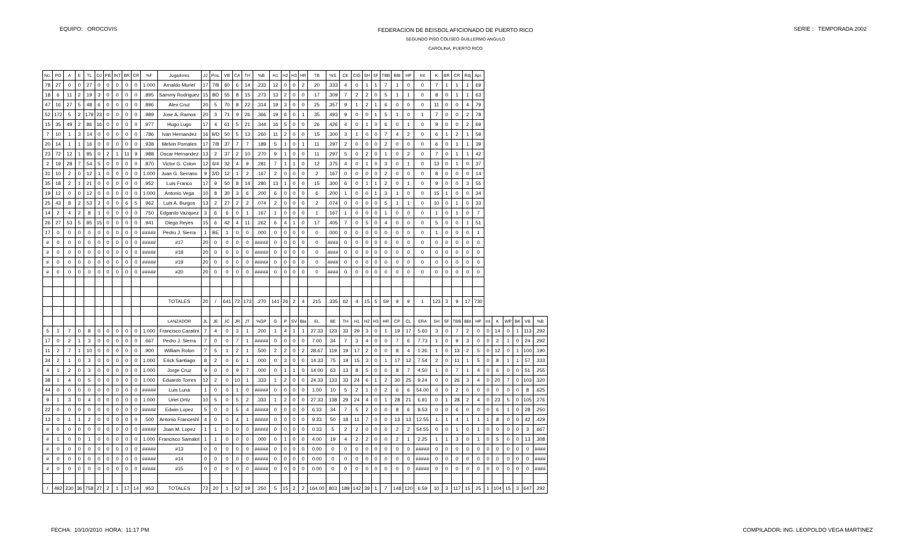EQUIPO: OROCOVIS
FEDERACION DE BEISBOL AFICIONADO DE PUERTO RICO
SEGUNDO PISO COLISEO GUILLERMO ANGULO
CAROLINA, PUERTO RICO
SERIE : TEMPORADA 2002
| No. | PO | A | E | TL | DJ | PB | INT | BR | CR | %F | Jugadores | JJ | Pos. | VB | CA | TH | %B | H1 | H2 | H3 | HR | TB | %S | CE | CIG | SH | SF | TBB | BBI | HP | Int | K | BR | CR | Rdj | Apr. | | | | | | |
| 78 | 27 | 0 | 0 | 27 | 0 | 0 | 0 | 0 | 0 | 1.000 | Arnaldo Muriel | 17 | 7/8 | 60 | 6 | 14 | .233 | 12 | 0 | 0 | 2 | 20 | .333 | 4 | 0 | 1 | 1 | 7 | 1 | 0 | 0 | 7 | 1 | 1 | 1 | 69 | | | | | | |
| 18 | 6 | 11 | 2 | 19 | 3 | 0 | 0 | 0 | 0 | .895 | Sammy Rodriguez | 15 | BD | 55 | 8 | 15 | .273 | 13 | 2 | 0 | 0 | 17 | .309 | 7 | 2 | 2 | 0 | 5 | 1 | 1 | 0 | 8 | 0 | 1 | 1 | 63 | | | | | | |
| 47 | 16 | 27 | 5 | 48 | 6 | 0 | 0 | 0 | 0 | .896 | Alex Cruz | 20 | 5 | 70 | 8 | 22 | .314 | 19 | 3 | 0 | 0 | 25 | .357 | 9 | 1 | 2 | 1 | 6 | 0 | 0 | 0 | 11 | 0 | 0 | 4 | 79 | | | | | | |
| 52 | 172 | 5 | 2 | 179 | 23 | 0 | 0 | 0 | 0 | .989 | Jose A. Ramos | 20 | 3 | 71 | 9 | 26 | .366 | 19 | 6 | 0 | 1 | 35 | .493 | 9 | 0 | 0 | 1 | 5 | 1 | 0 | 1 | 7 | 0 | 0 | 2 | 78 | | | | | | |
| 15 | 35 | 49 | 2 | 86 | 16 | 0 | 0 | 0 | 0 | .977 | Hugo Lugo | 17 | 4 | 61 | 5 | 21 | .344 | 16 | 5 | 0 | 0 | 26 | .426 | 4 | 0 | 1 | 0 | 6 | 0 | 1 | 0 | 9 | 0 | 0 | 2 | 69 | | | | | | |
| 7 | 10 | 1 | 3 | 14 | 0 | 0 | 0 | 0 | 0 | .786 | Ivan Hernandez | 16 | 9/D | 50 | 5 | 13 | .260 | 11 | 2 | 0 | 0 | 15 | .300 | 3 | 1 | 0 | 0 | 7 | 4 | 2 | 0 | 6 | 1 | 2 | 1 | 59 | | | | | | |
| 20 | 14 | 1 | 1 | 16 | 0 | 0 | 0 | 0 | 0 | .938 | Melvin Pomales | 17 | 7/8 | 37 | 7 | 7 | .189 | 5 | 1 | 0 | 1 | 11 | .297 | 2 | 0 | 0 | 0 | 2 | 0 | 0 | 0 | 6 | 0 | 1 | 1 | 39 | | | | | | |
| 23 | 72 | 12 | 1 | 85 | 0 | 2 | 1 | 11 | 9 | .988 | Oscar Hernandez | 13 | 2 | 37 | 2 | 10 | .270 | 9 | 1 | 0 | 0 | 11 | .297 | 5 | 0 | 2 | 0 | 1 | 0 | 2 | 0 | 7 | 0 | 1 | 1 | 42 | | | | | | |
| 2 | 19 | 28 | 7 | 54 | 5 | 0 | 0 | 0 | 0 | .870 | Victor G. Colon | 12 | 6/4 | 32 | 4 | 9 | .281 | 7 | 1 | 1 | 0 | 12 | .375 | 4 | 0 | 1 | 0 | 3 | 0 | 1 | 0 | 13 | 0 | 1 | 0 | 37 | | | | | | |
| 31 | 10 | 2 | 0 | 12 | 1 | 0 | 0 | 0 | 0 | 1.000 | Juan G. Serrano | 9 | 3/D | 12 | 1 | 2 | .167 | 2 | 0 | 0 | 0 | 2 | .167 | 0 | 0 | 0 | 0 | 2 | 0 | 0 | 0 | 8 | 0 | 0 | 0 | 14 | | | | | | |
| 35 | 18 | 2 | 1 | 21 | 0 | 0 | 0 | 0 | 0 | .952 | Luis Franco | 17 | 9 | 50 | 8 | 14 | .280 | 13 | 1 | 0 | 0 | 15 | .300 | 6 | 0 | 1 | 1 | 2 | 0 | 1 | 0 | 9 | 0 | 0 | 3 | 55 | | | | | | |
| 19 | 12 | 0 | 0 | 12 | 0 | 0 | 0 | 0 | 0 | 1.000 | Antonio Vega | 10 | 8 | 30 | 3 | 6 | .200 | 6 | 0 | 0 | 0 | 6 | .200 | 1 | 0 | 0 | 1 | 3 | 1 | 0 | 0 | 15 | 1 | 0 | 0 | 34 | | | | | | |
| 25 | 43 | 8 | 2 | 53 | 2 | 0 | 0 | 6 | 5 | .962 | Luis A. Burgos | 13 | 2 | 27 | 2 | 2 | .074 | 2 | 0 | 0 | 0 | 2 | .074 | 0 | 0 | 0 | 0 | 5 | 1 | 1 | 0 | 10 | 0 | 1 | 0 | 33 | | | | | | |
| 14 | 2 | 4 | 2 | 8 | 1 | 0 | 0 | 0 | 0 | .750 | Edgardo Vazquez | 3 | 6 | 6 | 0 | 1 | .167 | 1 | 0 | 0 | 0 | 1 | .167 | 1 | 0 | 0 | 0 | 1 | 0 | 0 | 0 | 1 | 0 | 1 | 0 | 7 | | | | | | |
| 26 | 27 | 53 | 5 | 85 | 15 | 0 | 0 | 0 | 0 | .941 | Diego Reyes | 15 | 6 | 42 | 4 | 11 | .262 | 6 | 4 | 1 | 0 | 17 | .405 | 7 | 0 | 5 | 0 | 4 | 0 | 0 | 0 | 5 | 0 | 0 | 1 | 51 | | | | | | |
| 17 | 0 | 0 | 0 | 0 | 0 | 0 | 0 | 0 | 0 | ##### | Pedro J. Sierra | 1 | BE | 1 | 0 | 0 | .000 | 0 | 0 | 0 | 0 | 0 | .000 | 0 | 0 | 0 | 0 | 0 | 0 | 0 | 0 | 1 | 0 | 0 | 0 | 1 | | | | | | |
| # | 0 | 0 | 0 | 0 | 0 | 0 | 0 | 0 | 0 | ##### | #17 | 20 | 0 | 0 | 0 | 0 | ##### | 0 | 0 | 0 | 0 | 0 | #### | 0 | 0 | 0 | 0 | 0 | 0 | 0 | 0 | 0 | 0 | 0 | 0 | 0 | | | | | | |
| # | 0 | 0 | 0 | 0 | 0 | 0 | 0 | 0 | 0 | ##### | #18 | 20 | 0 | 0 | 0 | 0 | ##### | 0 | 0 | 0 | 0 | 0 | #### | 0 | 0 | 0 | 0 | 0 | 0 | 0 | 0 | 0 | 0 | 0 | 0 | 0 | | | | | | |
| # | 0 | 0 | 0 | 0 | 0 | 0 | 0 | 0 | 0 | ##### | #19 | 20 | 0 | 0 | 0 | 0 | ##### | 0 | 0 | 0 | 0 | 0 | #### | 0 | 0 | 0 | 0 | 0 | 0 | 0 | 0 | 0 | 0 | 0 | 0 | 0 | | | | | | |
| # | 0 | 0 | 0 | 0 | 0 | 0 | 0 | 0 | 0 | ##### | #20 | 20 | 0 | 0 | 0 | 0 | ##### | 0 | 0 | 0 | 0 | 0 | #### | 0 | 0 | 0 | 0 | 0 | 0 | 0 | 0 | 0 | 0 | 0 | 0 | 0 | | | | | | |
| | | | | | | | | | | | TOTALES | 20 | / | 641 | 72 | 173 | .270 | 141 | 26 | 2 | 4 | 215 | .335 | 62 | 4 | 15 | 5 | 59 | 9 | 9 | 1 | 123 | 3 | 9 | 17 | 730 | | | | | | |
| | | | | | | | | | | | LANZADOR | JL | JE | JC | JR | JT | %GP | G | P | SV | Bla | EL | BE | TH | H1 | H2 | H3 | HR | CP | CL | ERA | SH | SF | TBB | BBI | HP | Int | K | WP | BK | VB | %B |
| 5 | 1 | 7 | 0 | 8 | 0 | 0 | 0 | 0 | 0 | 1.000 | Francisco Caratini | 7 | 4 | 0 | 3 | 1 | .200 | 1 | 4 | 1 | 1 | 27.33 | 123 | 33 | 29 | 3 | 0 | 1 | 19 | 17 | 5.60 | 3 | 0 | 7 | 2 | 0 | 0 | 14 | 0 | 1 | 113 | .292 |
| 17 | 0 | 2 | 1 | 3 | 0 | 0 | 0 | 0 | 0 | .667 | Pedro J. Sierra | 7 | 0 | 0 | 7 | 1 | ##### | 0 | 0 | 0 | 0 | 7.00 | 34 | 7 | 3 | 4 | 0 | 0 | 7 | 6 | 7.73 | 1 | 0 | 9 | 3 | 0 | 0 | 2 | 1 | 0 | 24 | .292 |
| 11 | 2 | 7 | 1 | 10 | 0 | 0 | 0 | 0 | 0 | .900 | William Rolon | 7 | 5 | 1 | 2 | 1 | .500 | 2 | 2 | 0 | 2 | 28.67 | 119 | 19 | 17 | 2 | 0 | 0 | 8 | 4 | 1.26 | 1 | 0 | 13 | 2 | 5 | 0 | 12 | 0 | 1 | 100 | .190 |
| 34 | 2 | 1 | 0 | 3 | 0 | 0 | 0 | 0 | 0 | 1.000 | Erick Santiago | 8 | 2 | 0 | 6 | 1 | .000 | 0 | 3 | 0 | 0 | 14.33 | 75 | 19 | 15 | 3 | 0 | 1 | 17 | 12 | 7.54 | 2 | 0 | 11 | 1 | 5 | 0 | 8 | 1 | 1 | 57 | .333 |
| 4 | 1 | 2 | 0 | 3 | 0 | 0 | 0 | 0 | 0 | 1.000 | Jorge Cruz | 9 | 0 | 0 | 9 | 7 | .000 | 0 | 1 | 1 | 0 | 14.00 | 63 | 13 | 8 | 5 | 0 | 0 | 8 | 7 | 4.50 | 1 | 0 | 7 | 1 | 4 | 0 | 6 | 0 | 0 | 51 | .255 |
| 38 | 1 | 4 | 0 | 5 | 0 | 0 | 0 | 0 | 0 | 1.000 | Eduardo Torres | 12 | 2 | 0 | 10 | 1 | .333 | 1 | 2 | 0 | 0 | 24.33 | 133 | 33 | 24 | 6 | 1 | 2 | 30 | 25 | 9.24 | 0 | 0 | 26 | 3 | 4 | 0 | 20 | 7 | 0 | 103 | .320 |
| 44 | 0 | 0 | 0 | 0 | 0 | 0 | 0 | 0 | 0 | ##### | Luis Luna | 1 | 0 | 0 | 1 | 0 | ##### | 0 | 0 | 0 | 0 | 1.00 | 10 | 5 | 2 | 1 | 0 | 2 | 6 | 6 | 54.00 | 0 | 0 | 2 | 0 | 0 | 0 | 0 | 0 | 0 | 8 | .625 |
| 9 | 1 | 3 | 0 | 4 | 0 | 0 | 0 | 0 | 0 | 1.000 | Uriel Ortiz | 10 | 5 | 0 | 5 | 2 | .333 | 1 | 2 | 0 | 0 | 27.33 | 138 | 29 | 24 | 4 | 0 | 1 | 28 | 21 | 6.91 | 0 | 1 | 28 | 2 | 4 | 0 | 23 | 5 | 0 | 105 | .276 |
| 22 | 0 | 0 | 0 | 0 | 0 | 0 | 0 | 0 | 0 | ##### | Edwin Lopez | 5 | 0 | 0 | 5 | 4 | ##### | 0 | 0 | 0 | 0 | 6.33 | 34 | 7 | 5 | 2 | 0 | 0 | 8 | 6 | 8.53 | 0 | 0 | 6 | 0 | 0 | 0 | 6 | 1 | 0 | 28 | .250 |
| 13 | 0 | 1 | 1 | 2 | 0 | 0 | 0 | 0 | 0 | .500 | Antonio Franceshi | 4 | 0 | 0 | 4 | 1 | ##### | 0 | 0 | 0 | 0 | 9.33 | 50 | 18 | 11 | 7 | 0 | 0 | 13 | 13 | 12.55 | 1 | 1 | 4 | 1 | 1 | 1 | 8 | 0 | 0 | 42 | .429 |
| # | 0 | 0 | 0 | 0 | 0 | 0 | 0 | 0 | 0 | ##### | Joan M. Lopez | 1 | 1 | 0 | 0 | 0 | ##### | 0 | 0 | 0 | 0 | 0.33 | 5 | 2 | 2 | 0 | 0 | 0 | 2 | 2 | 54.55 | 0 | 0 | 1 | 0 | 1 | 0 | 0 | 0 | 0 | 3 | .667 |
| # | 1 | 0 | 0 | 1 | 0 | 0 | 0 | 0 | 0 | 1.000 | Francisco Samalot | 1 | 1 | 0 | 0 | 0 | .000 | 0 | 1 | 0 | 0 | 4.00 | 19 | 4 | 2 | 2 | 0 | 0 | 2 | 1 | 2.25 | 1 | 1 | 3 | 0 | 1 | 0 | 5 | 0 | 0 | 13 | .308 |
| # | 0 | 0 | 0 | 0 | 0 | 0 | 0 | 0 | 0 | ##### | #13 | 0 | 0 | 0 | 0 | 0 | ##### | 0 | 0 | 0 | 0 | 0.00 | 0 | 0 | 0 | 0 | 0 | 0 | 0 | 0 | ##### | 0 | 0 | 0 | 0 | 0 | 0 | 0 | 0 | 0 | 0 | #### |
| # | 0 | 0 | 0 | 0 | 0 | 0 | 0 | 0 | 0 | ##### | #14 | 0 | 0 | 0 | 0 | 0 | ##### | 0 | 0 | 0 | 0 | 0.00 | 0 | 0 | 0 | 0 | 0 | 0 | 0 | 0 | ##### | 0 | 0 | 0 | 0 | 0 | 0 | 0 | 0 | 0 | 0 | #### |
| # | 0 | 0 | 0 | 0 | 0 | 0 | 0 | 0 | 0 | ##### | #15 | 0 | 0 | 0 | 0 | 0 | ##### | 0 | 0 | 0 | 0 | 0.00 | 0 | 0 | 0 | 0 | 0 | 0 | 0 | 0 | ##### | 0 | 0 | 0 | 0 | 0 | 0 | 0 | 0 | 0 | 0 | #### |
| / | 492 | 230 | 36 | 758 | 27 | 2 | 1 | 17 | 14 | .953 | TOTALES | 72 | 20 | 1 | 52 | 19 | .250 | 5 | 15 | 2 | 2 | 164.00 | 803 | 189 | 142 | 39 | 1 | 7 | 148 | 120 | 6.59 | 10 | 3 | 117 | 15 | 25 | 1 | 104 | 15 | 3 | 647 | .292 |
FECHA: 10/10/2010 HORA: 11:17 PM
COMPILADOR: ING. LEOPOLDO VEGA MARTINEZ